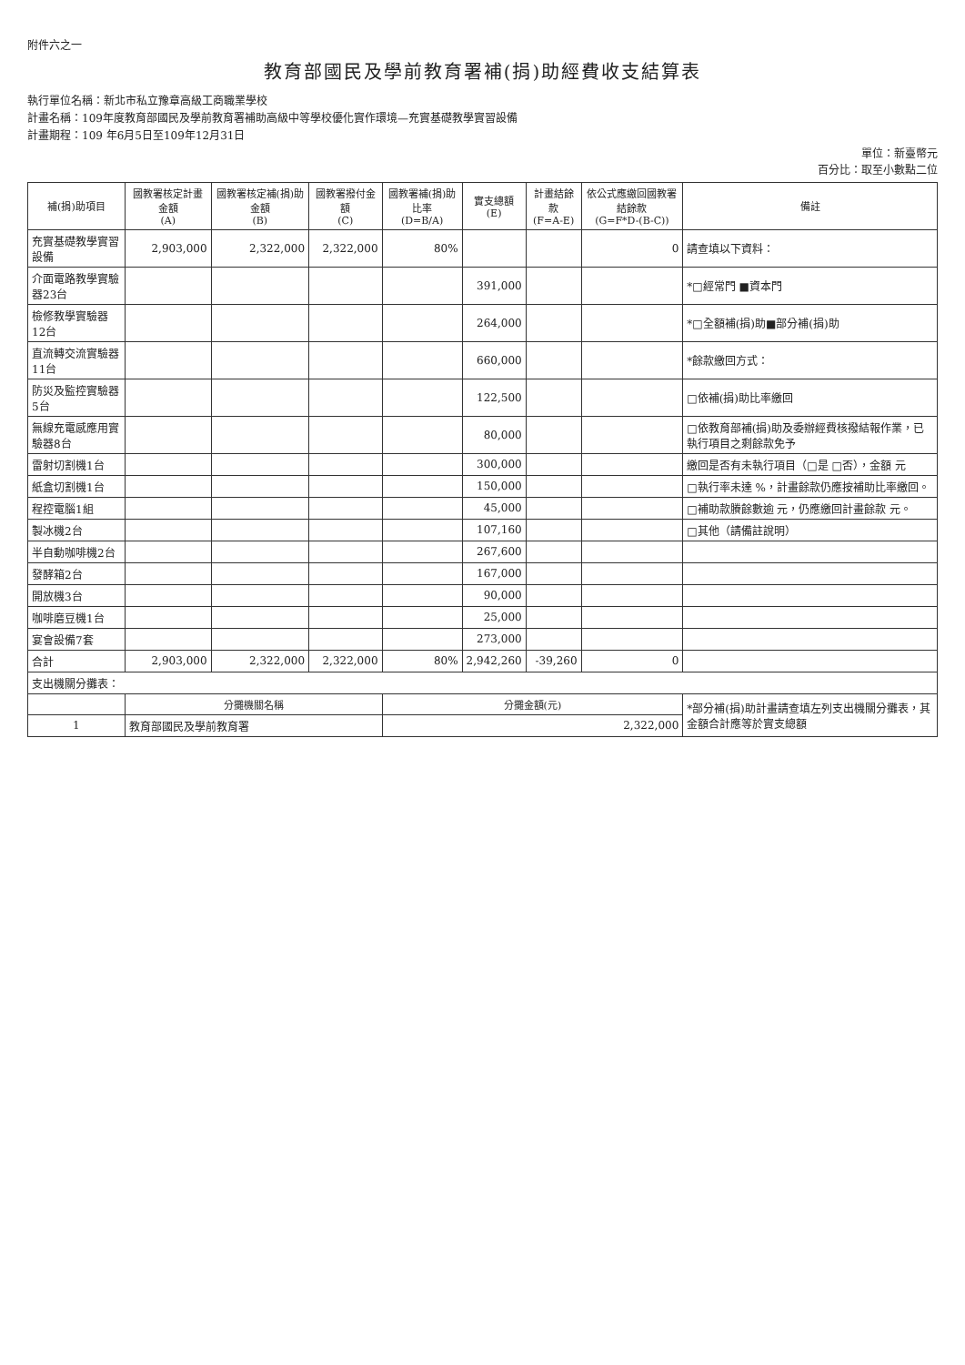附件六之一
教育部國民及學前教育署補(捐)助經費收支結算表
執行單位名稱：新北市私立豫章高級工商職業學校
計畫名稱：109年度教育部國民及學前教育署補助高級中等學校優化實作環境—充實基礎教學實習設備
計畫期程：109 年6月5日至109年12月31日
單位：新臺幣元
百分比：取至小數點二位
| 補(捐)助項目 | 國教署核定計畫金額 (A) | 國教署核定補(捐)助金額 (B) | 國教署撥付金額 (C) | 國教署補(捐)助比率 (D=B/A) | 實支總額 (E) | 計畫結餘款 (F=A-E) | 依公式應繳回國教署結餘款 (G=F*D-(B-C)) | 備註 |
| --- | --- | --- | --- | --- | --- | --- | --- | --- |
| 充實基礎教學實習設備 | 2,903,000 | 2,322,000 | 2,322,000 | 80% | | | 0 | 請查填以下資料： |
| 介面電路教學實驗器23台 | | | | | 391,000 | | | *□經常門 ■資本門 |
| 檢修教學實驗器12台 | | | | | 264,000 | | | *□全額補(捐)助■部分補(捐)助 |
| 直流轉交流實驗器11台 | | | | | 660,000 | | | *餘款繳回方式： |
| 防災及監控實驗器5台 | | | | | 122,500 | | | □依補(捐)助比率繳回 |
| 無線充電感應用實驗器8台 | | | | | 80,000 | | | □依教育部補(捐)助及委辦經費核撥結報作業，已執行項目之剩餘款免予 |
| 雷射切割機1台 | | | | | 300,000 | | | 繳回是否有未執行項目（□是 □否），金額 元 |
| 紙盒切割機1台 | | | | | 150,000 | | | □執行率未達 %，計畫餘款仍應按補助比率繳回。 |
| 程控電腦1組 | | | | | 45,000 | | | □補助款賸餘數逾 元，仍應繳回計畫餘款 元。 |
| 製冰機2台 | | | | | 107,160 | | | □其他（請備註說明） |
| 半自動咖啡機2台 | | | | | 267,600 | | | |
| 發酵箱2台 | | | | | 167,000 | | | |
| 開放機3台 | | | | | 90,000 | | | |
| 咖啡磨豆機1台 | | | | | 25,000 | | | |
| 宴會設備7套 | | | | | 273,000 | | | |
| 合計 | 2,903,000 | 2,322,000 | 2,322,000 | 80% | 2,942,260 | -39,260 | 0 | |
| 支出機關分攤表： | | | | | | | | |
| | 分攤機關名稱 | | | 分攤金額(元) | | | | *部分補(捐)助計畫請查填左列支出機關分攤表，其金額合計應等於實支總額 |
| 1 | 教育部國民及學前教育署 | | | 2,322,000 | | | | |